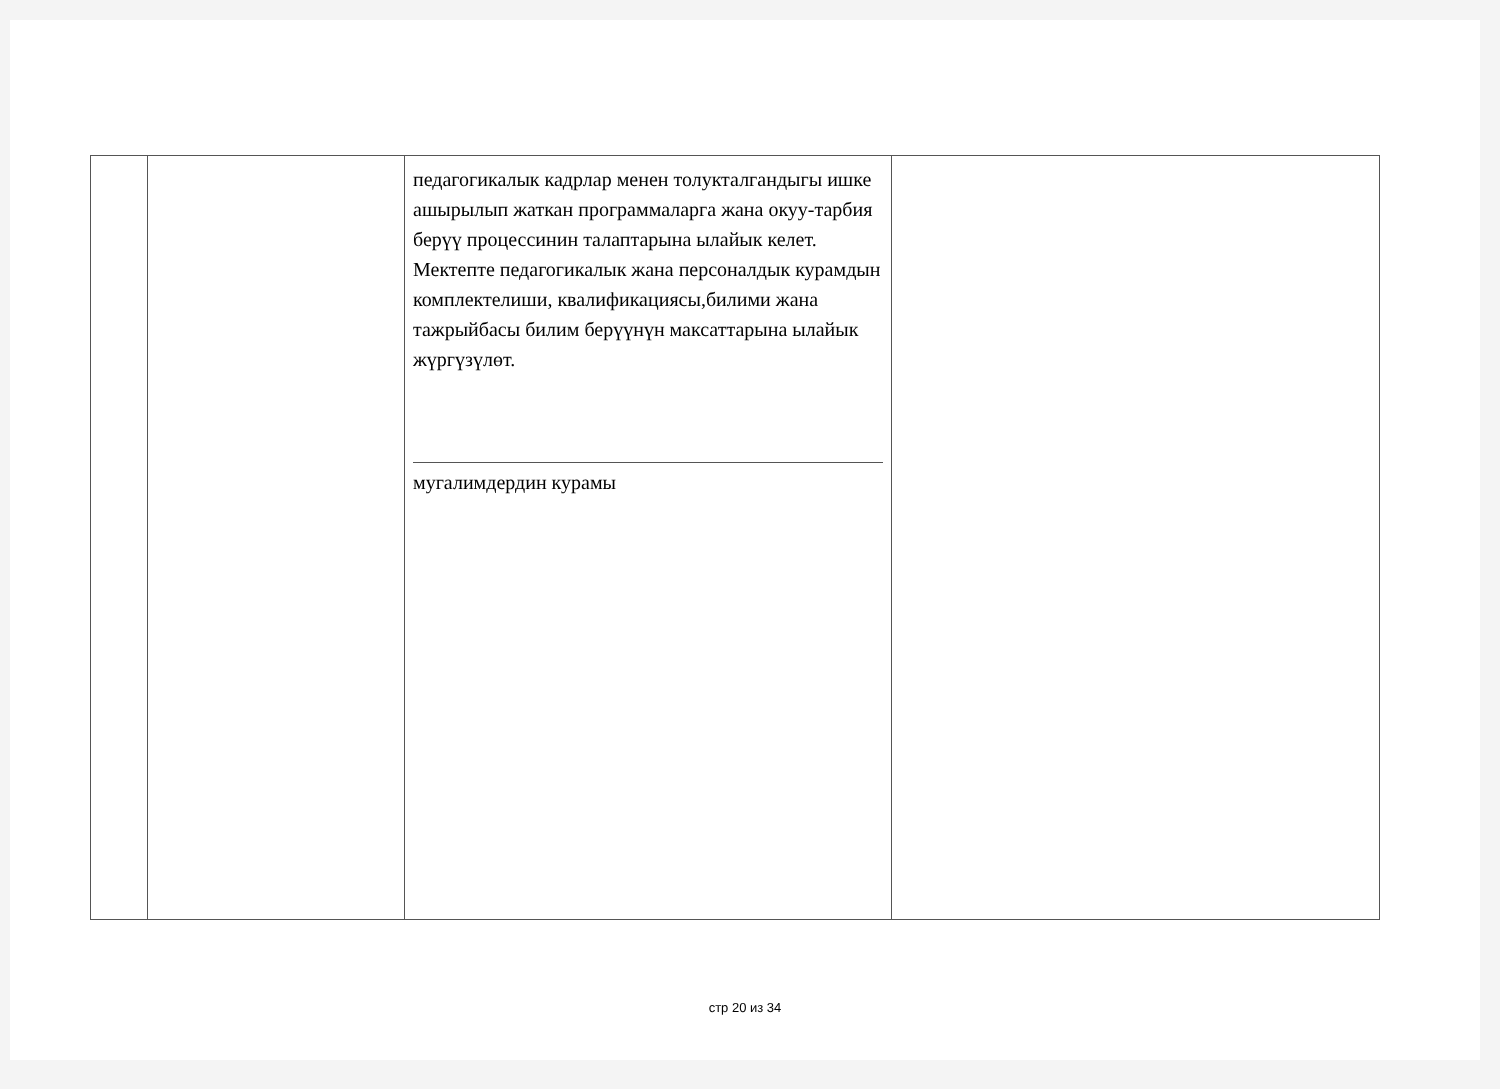| | | педагогикалык кадрлар менен толукталгандыгы ишке ашырылып жаткан программаларга жана окуу-тарбия берүү процессинин талаптарына ылайык келет. Мектепте педагогикалык жана персоналдык курамдын комплектелиши, квалификациясы,билими жана тажрыйбасы билим берүүнүн максаттарына ылайык жүргүзүлөт. мугалимдердин курамы | |
стр 20 из 34